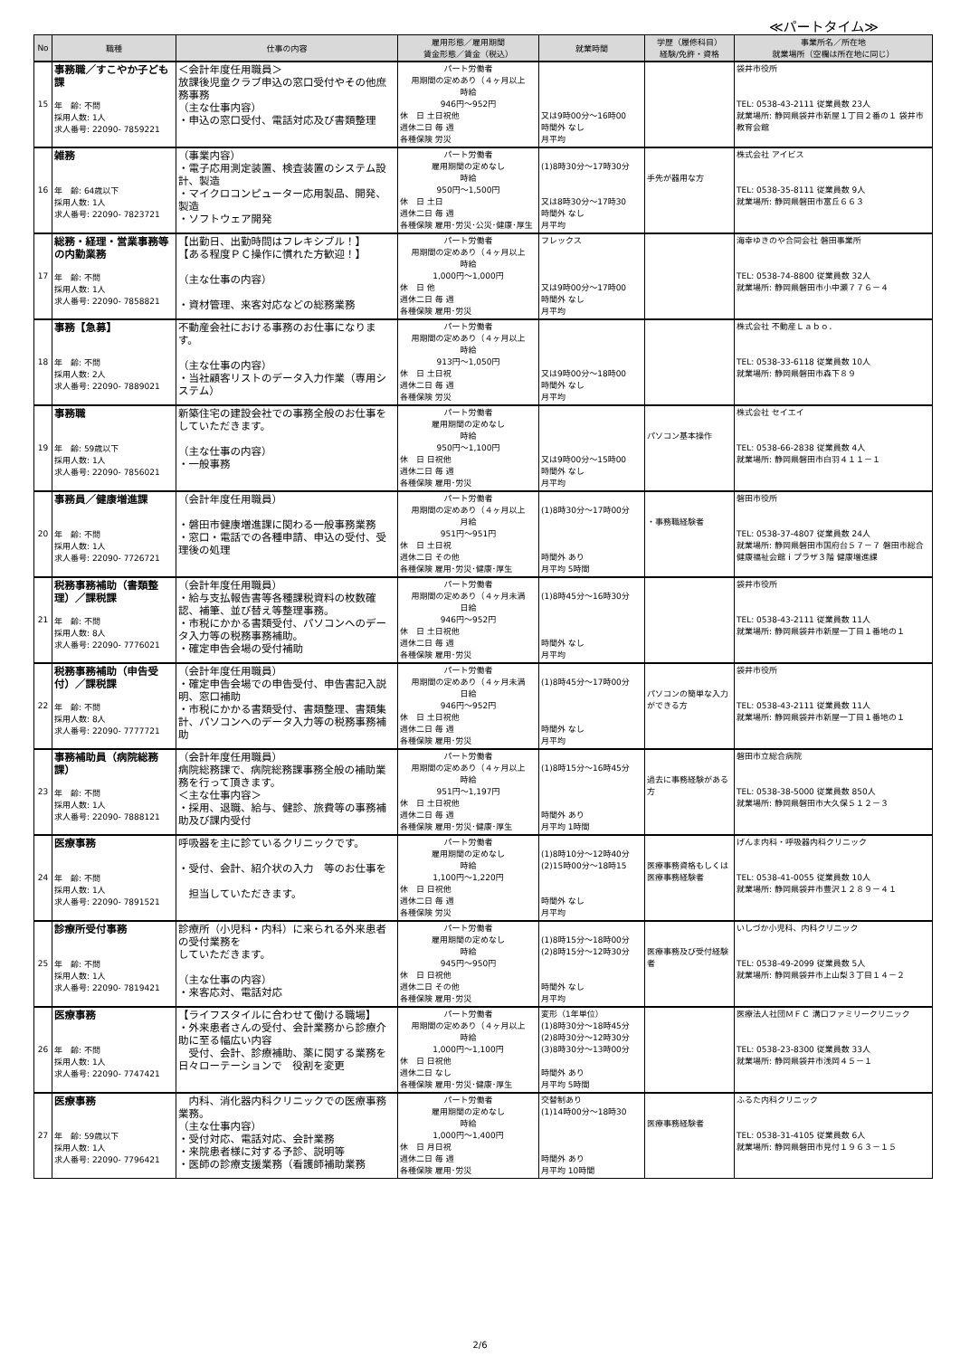≪パートタイム≫
| No | 職種 | 仕事の内容 | 雇用形態／雇用期間 賃金形態／賃金（税込） | 就業時間 | 学歴（履修科目） 経験/免許・資格 | 事業所名／所在地 就業場所（空欄は所在地に同じ） |
| --- | --- | --- | --- | --- | --- | --- |
| 15 | 事務職／すこやか子ども課 年 齢: 不問 採用人数: 1人 求人番号: 22090- 7859221 | ＜会計年度任用職員＞ 放課後児童クラブ申込の窓口受付やその他庶務事務 （主な仕事内容） ・申込の窓口受付、電話対応及び書類整理 | パート労働者 用期間の定めあり（４ヶ月以上 時給 946円〜952円 休 日 土日祝他 週休二日 毎 週 各種保険 労災 | 又は9時00分〜16時00 時間外 なし 月平均 | | 袋井市役所 TEL: 0538-43-2111 従業員数 23人 就業場所: 静岡県袋井市新屋１丁目２番の１ 袋井市教育会館 |
| 16 | 雑務 年 齢: 64歳以下 採用人数: 1人 求人番号: 22090- 7823721 | （事業内容） ・電子応用測定装置、検査装置のシステム設計、製造 ・マイクロコンピューター応用製品、開発、製造 ・ソフトウェア開発 | パート労働者 雇用期間の定めなし 時給 950円〜1,500円 休 日 土日 週休二日 毎 週 各種保険 雇用･労災･公災･健康･厚生 | (1)8時30分〜17時30分 又は8時30分〜17時30 時間外 なし 月平均 | 手先が器用な方 | 株式会社 アイビス TEL: 0538-35-8111 従業員数 9人 就業場所: 静岡県磐田市富丘６６３ |
| 17 | 総務・経理・営業事務等の内勤業務 年 齢: 不問 採用人数: 1人 求人番号: 22090- 7858821 | 【出勤日、出勤時間はフレキシブル！】 【ある程度ＰＣ操作に慣れた方歓迎！】 （主な仕事の内容） ・資材管理、来客対応などの総務業務 | パート労働者 用期間の定めあり（４ヶ月以上 時給 1,000円〜1,000円 休 日 他 週休二日 毎 週 各種保険 雇用･労災 | フレックス 又は9時00分〜17時00 時間外 なし 月平均 | | 海幸ゆきのや合同会社 磐田事業所 TEL: 0538-74-8800 従業員数 32人 就業場所: 静岡県磐田市小中瀬７７６－４ |
| 18 | 事務【急募】 年 齢: 不問 採用人数: 2人 求人番号: 22090- 7889021 | 不動産会社における事務のお仕事になります。 （主な仕事の内容） ・当社顧客リストのデータ入力作業（専用システム） | パート労働者 用期間の定めあり（４ヶ月以上 時給 913円〜1,050円 休 日 土日祝 週休二日 毎 週 各種保険 労災 | 又は9時00分〜18時00 時間外 なし 月平均 | | 株式会社 不動産Ｌａｂｏ． TEL: 0538-33-6118 従業員数 10人 就業場所: 静岡県磐田市森下８９ |
| 19 | 事務職 年 齢: 59歳以下 採用人数: 1人 求人番号: 22090- 7856021 | 新築住宅の建設会社での事務全般のお仕事を していただきます。 （主な仕事の内容） ・一般事務 | パート労働者 雇用期間の定めなし 時給 950円〜1,100円 休 日 日祝他 週休二日 毎 週 各種保険 雇用･労災 | 又は9時00分〜15時00 時間外 なし 月平均 | パソコン基本操作 | 株式会社 セイエイ TEL: 0538-66-2838 従業員数 4人 就業場所: 静岡県磐田市白羽４１１－１ |
| 20 | 事務員／健康増進課 年 齢: 不問 採用人数: 1人 求人番号: 22090- 7726721 | （会計年度任用職員） ・磐田市健康増進課に関わる一般事務業務 ・窓口・電話での各種申請、申込の受付、受理後の処理 | パート労働者 用期間の定めあり（４ヶ月以上 月給 951円〜951円 休 日 土日祝 週休二日 その他 各種保険 雇用･労災･健康･厚生 | (1)8時30分〜17時00分 時間外 あり 月平均 5時間 | ・事務職経験者 | 磐田市役所 TEL: 0538-37-4807 従業員数 24人 就業場所: 静岡県磐田市国府台５７－７ 磐田市総合健康福祉会館ｉプラザ３階 健康増進課 |
| 21 | 税務事務補助（書類整理）／課税課 年 齢: 不問 採用人数: 8人 求人番号: 22090- 7776021 | （会計年度任用職員） ・給与支払報告書等各種課税資料の枚数確認、補筆、並び替え等整理事務。 ・市税にかかる書類受付、パソコンへのデータ入力等の税務事務補助。 ・確定申告会場の受付補助 | パート労働者 用期間の定めあり（４ヶ月未満 日給 946円〜952円 休 日 土日祝他 週休二日 毎 週 各種保険 雇用･労災 | (1)8時45分〜16時30分 時間外 なし 月平均 | | 袋井市役所 TEL: 0538-43-2111 従業員数 11人 就業場所: 静岡県袋井市新屋一丁目１番地の１ |
| 22 | 税務事務補助（申告受付）／課税課 年 齢: 不問 採用人数: 8人 求人番号: 22090- 7777721 | （会計年度任用職員） ・確定申告会場での申告受付、申告書記入説明、窓口補助 ・市税にかかる書類受付、書類整理、書類集計、パソコンへのデータ入力等の税務事務補助 | パート労働者 用期間の定めあり（４ヶ月未満 日給 946円〜952円 休 日 土日祝他 週休二日 毎 週 各種保険 雇用･労災 | (1)8時45分〜17時00分 時間外 なし 月平均 | パソコンの簡単な入力ができる方 | 袋井市役所 TEL: 0538-43-2111 従業員数 11人 就業場所: 静岡県袋井市新屋一丁目１番地の１ |
| 23 | 事務補助員（病院総務課） 年 齢: 不問 採用人数: 1人 求人番号: 22090- 7888121 | （会計年度任用職員） 病院総務課で、病院総務課事務全般の補助業務を行って頂きます。 ＜主な仕事内容＞ ・採用、退職、給与、健診、旅費等の事務補助及び課内受付 | パート労働者 用期間の定めあり（４ヶ月以上 時給 951円〜1,197円 休 日 土日祝他 週休二日 毎 週 各種保険 雇用･労災･健康･厚生 | (1)8時15分〜16時45分 時間外 あり 月平均 1時間 | 過去に事務経験がある方 | 磐田市立総合病院 TEL: 0538-38-5000 従業員数 850人 就業場所: 静岡県磐田市大久保５１２－３ |
| 24 | 医療事務 年 齢: 不問 採用人数: 1人 求人番号: 22090- 7891521 | 呼吸器を主に診ているクリニックです。 ・受付、会計、紹介状の入力 等のお仕事を 担当していただきます。 | パート労働者 雇用期間の定めなし 時給 1,100円〜1,220円 休 日 日祝他 週休二日 毎 週 各種保険 労災 | (1)8時10分〜12時40分 (2)15時00分〜18時15 時間外 なし 月平均 | 医療事務資格もしくは医療事務経験者 | げんま内科・呼吸器内科クリニック TEL: 0538-41-0055 従業員数 10人 就業場所: 静岡県袋井市豊沢１２８９－４１ |
| 25 | 診療所受付事務 年 齢: 不問 採用人数: 1人 求人番号: 22090- 7819421 | 診療所（小児科・内科）に来られる外来患者の受付業務を していただきます。 （主な仕事の内容） ・来客応対、電話対応 | パート労働者 雇用期間の定めなし 時給 945円〜950円 休 日 日祝他 週休二日 その他 各種保険 雇用･労災 | (1)8時15分〜18時00分 (2)8時15分〜12時30分 時間外 なし 月平均 | 医療事務及び受付経験者 | いしづか小児科、内科クリニック TEL: 0538-49-2099 従業員数 5人 就業場所: 静岡県袋井市上山梨３丁目１４－２ |
| 26 | 医療事務 年 齢: 不問 採用人数: 1人 求人番号: 22090- 7747421 | 【ライフスタイルに合わせて働ける職場】 ・外来患者さんの受付、会計業務から診療介助に至る幅広い内容 受付、会計、診療補助、薬に関する業務を日々ローテーションで 役割を変更 | パート労働者 用期間の定めあり（４ヶ月以上 時給 1,000円〜1,100円 休 日 日祝他 週休二日 なし 各種保険 雇用･労災･健康･厚生 | 変形（1年単位） (1)8時30分〜18時45分 (2)8時30分〜12時30分 (3)8時30分〜13時00分 時間外 あり 月平均 5時間 | | 医療法人社団ＭＦＣ 溝口ファミリークリニック TEL: 0538-23-8300 従業員数 33人 就業場所: 静岡県袋井市浅岡４５－１ |
| 27 | 医療事務 年 齢: 59歳以下 採用人数: 1人 求人番号: 22090- 7796421 | 内科、消化器内科クリニックでの医療事務業務。 （主な仕事内容） ・受付対応、電話対応、会計業務 ・来院患者様に対する予診、説明等 ・医師の診療支援業務（看護師補助業務 | パート労働者 雇用期間の定めなし 時給 1,000円〜1,400円 休 日 月日祝 週休二日 毎 週 各種保険 雇用･労災 | 交替制あり (1)14時00分〜18時30 時間外 あり 月平均 10時間 | 医療事務経験者 | ふるた内科クリニック TEL: 0538-31-4105 従業員数 6人 就業場所: 静岡県磐田市見付１９６３－１５ |
2/6